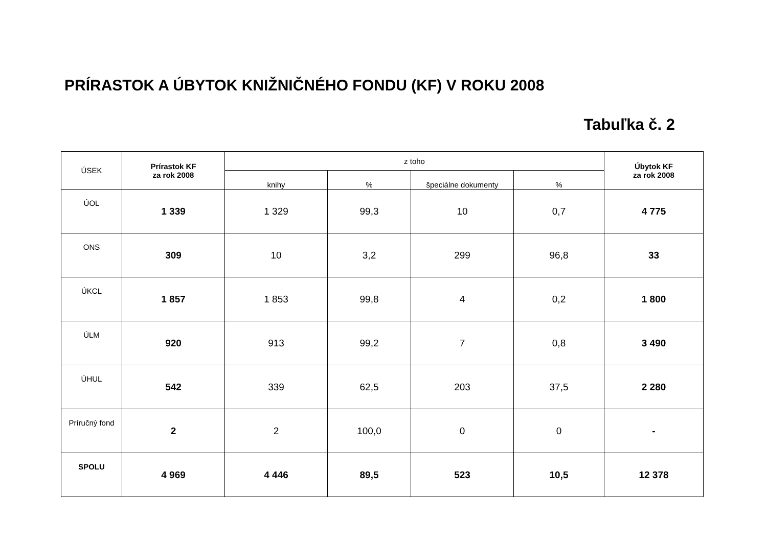PRÍRASTOK A ÚBYTOK KNIŽNIČNÉHO FONDU (KF) V ROKU 2008
Tabuľka č. 2
| ÚSEK | Prírastok KF za rok 2008 | z toho | | | | Úbytok KF za rok 2008 |
| --- | --- | --- | --- | --- | --- | --- |
| | | knihy | % | špeciálne dokumenty | % | |
| ÚOL | 1 339 | 1 329 | 99,3 | 10 | 0,7 | 4 775 |
| ONS | 309 | 10 | 3,2 | 299 | 96,8 | 33 |
| ÚKCL | 1 857 | 1 853 | 99,8 | 4 | 0,2 | 1 800 |
| ÚLM | 920 | 913 | 99,2 | 7 | 0,8 | 3 490 |
| ÚHUL | 542 | 339 | 62,5 | 203 | 37,5 | 2 280 |
| Príručný fond | 2 | 2 | 100,0 | 0 | 0 | - |
| SPOLU | 4 969 | 4 446 | 89,5 | 523 | 10,5 | 12 378 |